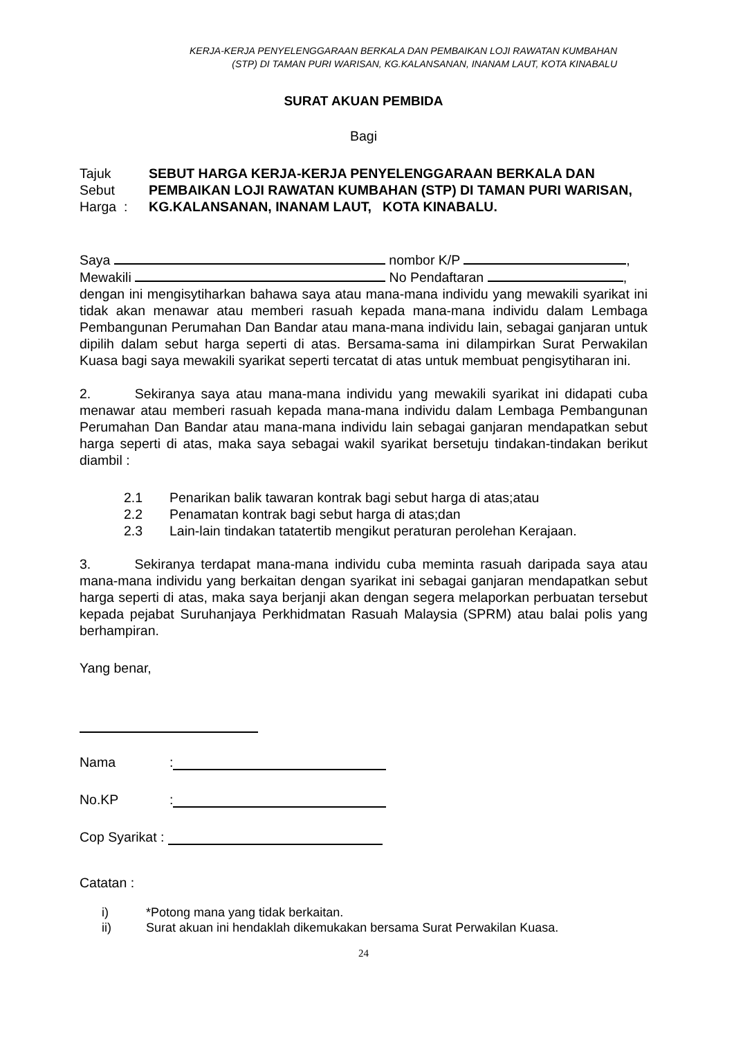KERJA-KERJA PENYELENGGARAAN BERKALA DAN PEMBAIKAN LOJI RAWATAN KUMBAHAN
(STP) DI TAMAN PURI WARISAN, KG.KALANSANAN, INANAM LAUT, KOTA KINABALU
SURAT AKUAN PEMBIDA
Bagi
Tajuk Sebut Harga : SEBUT HARGA KERJA-KERJA PENYELENGGARAAN BERKALA DAN PEMBAIKAN LOJI RAWATAN KUMBAHAN (STP) DI TAMAN PURI WARISAN, KG.KALANSANAN, INANAM LAUT, KOTA KINABALU.
Saya nombor K/P ,
Mewakili No Pendaftaran ,
dengan ini mengisytiharkan bahawa saya atau mana-mana individu yang mewakili syarikat ini tidak akan menawar atau memberi rasuah kepada mana-mana individu dalam Lembaga Pembangunan Perumahan Dan Bandar atau mana-mana individu lain, sebagai ganjaran untuk dipilih dalam sebut harga seperti di atas. Bersama-sama ini dilampirkan Surat Perwakilan Kuasa bagi saya mewakili syarikat seperti tercatat di atas untuk membuat pengisytiharan ini.
2. Sekiranya saya atau mana-mana individu yang mewakili syarikat ini didapati cuba menawar atau memberi rasuah kepada mana-mana individu dalam Lembaga Pembangunan Perumahan Dan Bandar atau mana-mana individu lain sebagai ganjaran mendapatkan sebut harga seperti di atas, maka saya sebagai wakil syarikat bersetuju tindakan-tindakan berikut diambil :
2.1 Penarikan balik tawaran kontrak bagi sebut harga di atas;atau
2.2 Penamatan kontrak bagi sebut harga di atas;dan
2.3 Lain-lain tindakan tatatertib mengikut peraturan perolehan Kerajaan.
3. Sekiranya terdapat mana-mana individu cuba meminta rasuah daripada saya atau mana-mana individu yang berkaitan dengan syarikat ini sebagai ganjaran mendapatkan sebut harga seperti di atas, maka saya berjanji akan dengan segera melaporkan perbuatan tersebut kepada pejabat Suruhanjaya Perkhidmatan Rasuah Malaysia (SPRM) atau balai polis yang berhampiran.
Yang benar,
Nama:
No.KP:
Cop Syarikat :
Catatan :
i) *Potong mana yang tidak berkaitan.
ii) Surat akuan ini hendaklah dikemukakan bersama Surat Perwakilan Kuasa.
24